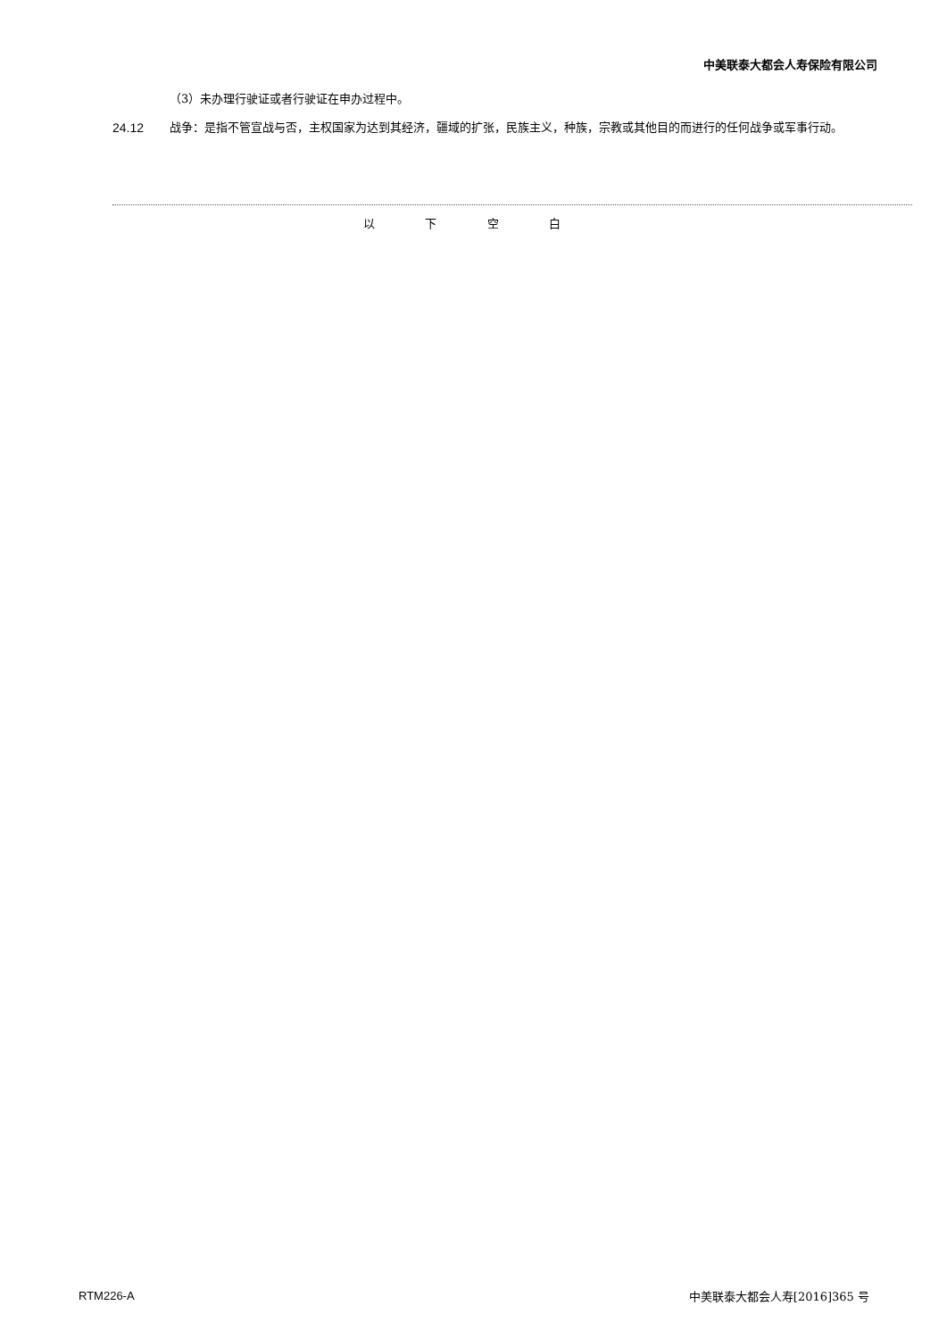中美联泰大都会人寿保险有限公司
（3）未办理行驶证或者行驶证在申办过程中。
24.12 战争：是指不管宣战与否，主权国家为达到其经济，疆域的扩张，民族主义，种族，宗教或其他目的而进行的任何战争或军事行动。
以 下 空 白
RTM226-A 中美联泰大都会人寿[2016]365 号